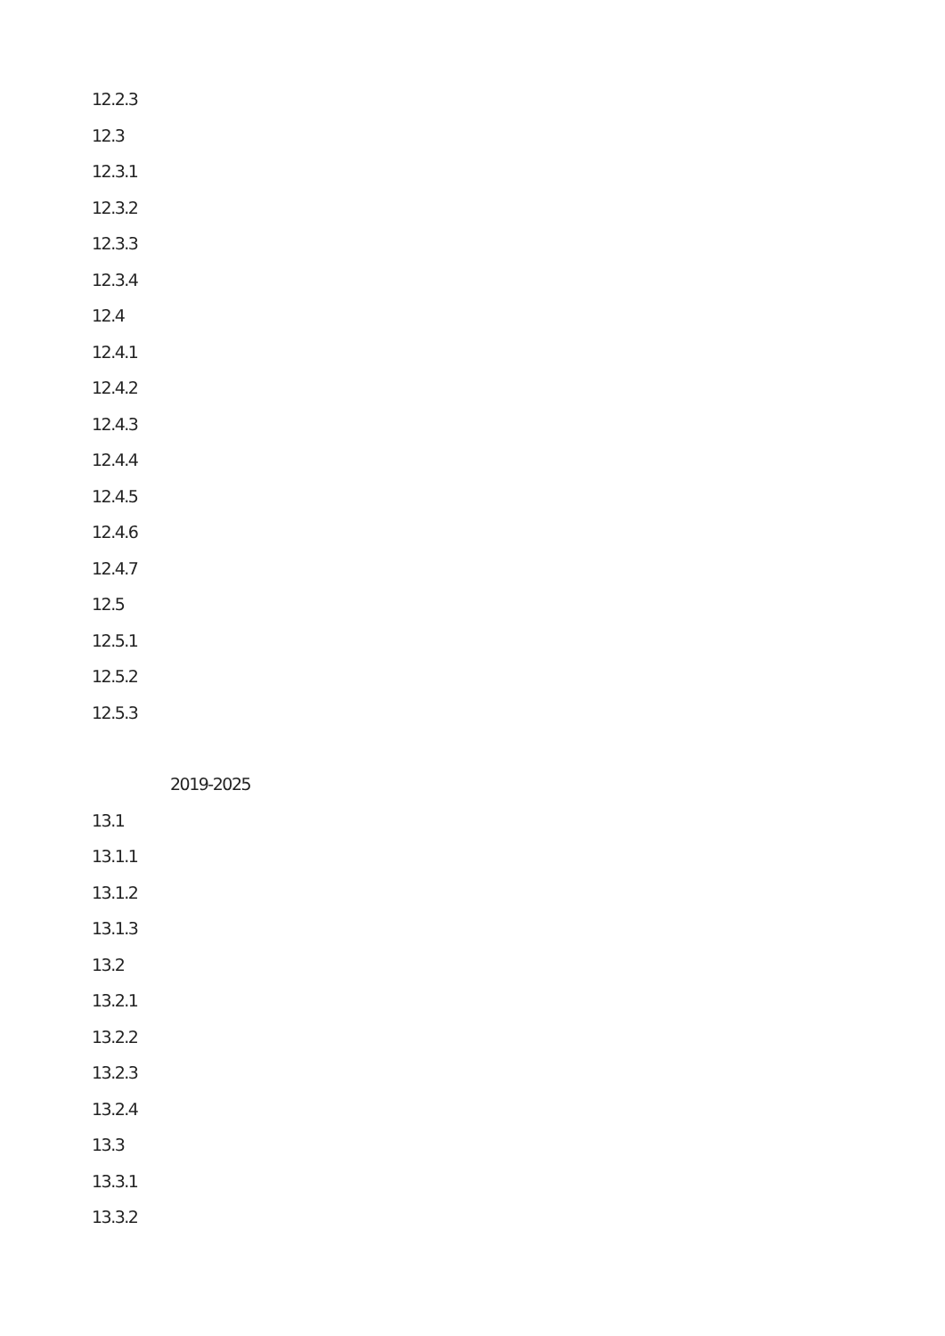12.2.3
12.3
12.3.1
12.3.2
12.3.3
12.3.4
12.4
12.4.1
12.4.2
12.4.3
12.4.4
12.4.5
12.4.6
12.4.7
12.5
12.5.1
12.5.2
12.5.3
2019-2025
13.1
13.1.1
13.1.2
13.1.3
13.2
13.2.1
13.2.2
13.2.3
13.2.4
13.3
13.3.1
13.3.2